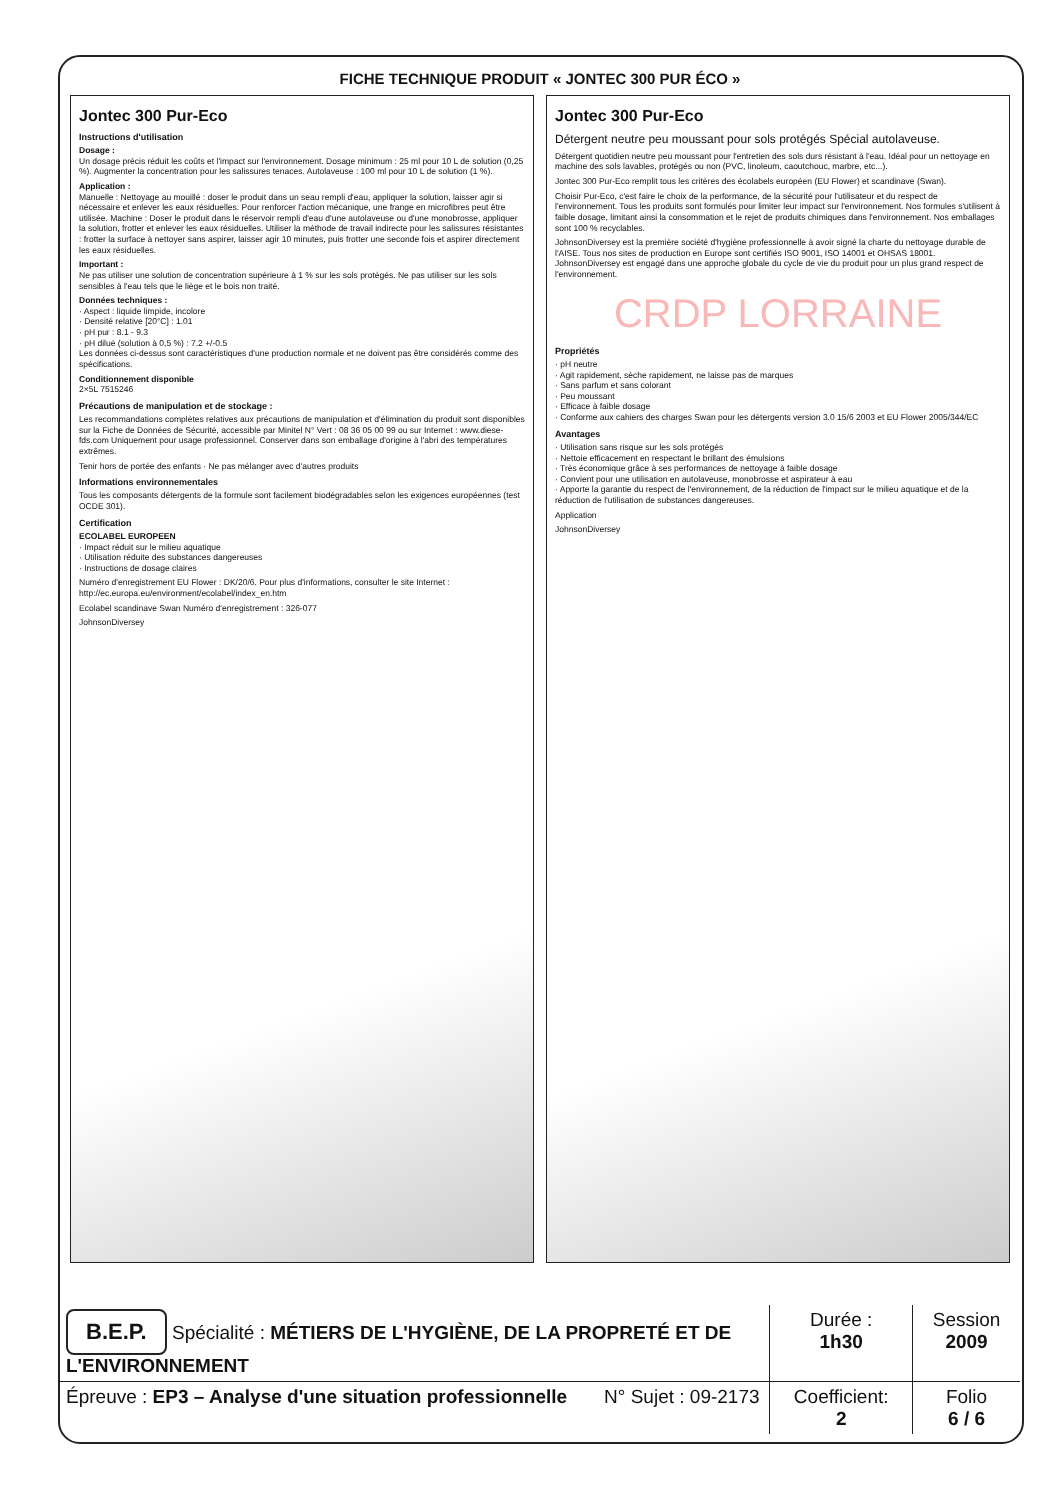FICHE TECHNIQUE PRODUIT « JONTEC 300 PUR ÉCO »
Jontec 300 Pur-Eco
Instructions d'utilisation
Dosage :
Un dosage précis réduit les coûts et l'impact sur l'environnement. Dosage minimum : 25 ml pour 10 L de solution (0,25 %). Augmenter la concentration pour les salissures tenaces. Autolaveuse : 100 ml pour 10 L de solution (1 %).
Application :
Manuelle : Nettoyage au mouillé : doser le produit dans un seau rempli d'eau, appliquer la solution, laisser agir si nécessaire et enlever les eaux résiduelles. Pour renforcer l'action mécanique, une frange en microfibres peut être utilisée. Machine : Doser le produit dans le réservoir rempli d'eau d'une autolaveuse ou d'une monobrosse, appliquer la solution, frotter et enlever les eaux résiduelles. Utiliser la méthode de travail indirecte pour les salissures résistantes : frotter la surface à nettoyer sans aspirer, laisser agir 10 minutes, puis frotter une seconde fois et aspirer directement les eaux résiduelles.
Important :
Ne pas utiliser une solution de concentration supérieure à 1 % sur les sols protégés. Ne pas utiliser sur les sols sensibles à l'eau tels que le liège et le bois non traité.
Données techniques :
· Aspect : liquide limpide, incolore
· Densité relative [20°C] : 1.01
· pH pur : 8.1 - 9.3
· pH dilué (solution à 0,5 %) : 7.2 +/-0.5
Les données ci-dessus sont caractéristiques d'une production normale et ne doivent pas être considérés comme des spécifications.
Conditionnement disponible
2×5L 7515246
Précautions de manipulation et de stockage :
Les recommandations complètes relatives aux précautions de manipulation et d'élimination du produit sont disponibles sur la Fiche de Données de Sécurité, accessible par Minitel N° Vert : 08 36 05 00 99 ou sur Internet : www.diese-fds.com Uniquement pour usage professionnel. Conserver dans son emballage d'origine à l'abri des températures extrêmes.
Tenir hors de portée des enfants · Ne pas mélanger avec d'autres produits
Informations environnementales
Tous les composants détergents de la formule sont facilement biodégradables selon les exigences européennes (test OCDE 301).
Certification
ECOLABEL EUROPEEN
· Impact réduit sur le milieu aquatique
· Utilisation réduite des substances dangereuses
· Instructions de dosage claires
Numéro d'enregistrement EU Flower : DK/20/6. Pour plus d'informations, consulter le site Internet : http://ec.europa.eu/environment/ecolabel/index_en.htm
Ecolabel scandinave Swan Numéro d'enregistrement : 326-077
JohnsonDiversey
Jontec 300 Pur-Eco
Détergent neutre peu moussant pour sols protégés Spécial autolaveuse.
Détergent quotidien neutre peu moussant pour l'entretien des sols durs résistant à l'eau. Idéal pour un nettoyage en machine des sols lavables, protégés ou non (PVC, linoleum, caoutchouc, marbre, etc...).
Jontec 300 Pur-Eco remplit tous les critères des écolabels européen (EU Flower) et scandinave (Swan).
Choisir Pur-Eco, c'est faire le choix de la performance, de la sécurité pour l'utilisateur et du respect de l'environnement. Tous les produits sont formulés pour limiter leur impact sur l'environnement. Nos formules s'utilisent à faible dosage, limitant ainsi la consommation et le rejet de produits chimiques dans l'environnement. Nos emballages sont 100 % recyclables.
JohnsonDiversey est la première société d'hygiène professionnelle à avoir signé la charte du nettoyage durable de l'AISE. Tous nos sites de production en Europe sont certifiés ISO 9001, ISO 14001 et OHSAS 18001. JohnsonDiversey est engagé dans une approche globale du cycle de vie du produit pour un plus grand respect de l'environnement.
CRDP LORRAINE
Propriétés
· pH neutre
· Agit rapidement, sèche rapidement, ne laisse pas de marques
· Sans parfum et sans colorant
· Peu moussant
· Efficace à faible dosage
· Conforme aux cahiers des charges Swan pour les détergents version 3.0 15/6 2003 et EU Flower 2005/344/EC
Avantages
· Utilisation sans risque sur les sols protégés
· Nettoie efficacement en respectant le brillant des émulsions
· Très économique grâce à ses performances de nettoyage à faible dosage
· Convient pour une utilisation en autolaveuse, monobrosse et aspirateur à eau
· Apporte la garantie du respect de l'environnement, de la réduction de l'impact sur le milieu aquatique et de la réduction de l'utilisation de substances dangereuses.
Application
JohnsonDiversey
| B.E.P. Spécialité : MÉTIERS DE L'HYGIÈNE, DE LA PROPRETÉ ET DE L'ENVIRONNEMENT | Durée : 1h30 | Session 2009 |
| Épreuve : EP3 – Analyse d'une situation professionnelle N° Sujet : 09-2173 | Coefficient: 2 | Folio 6 / 6 |